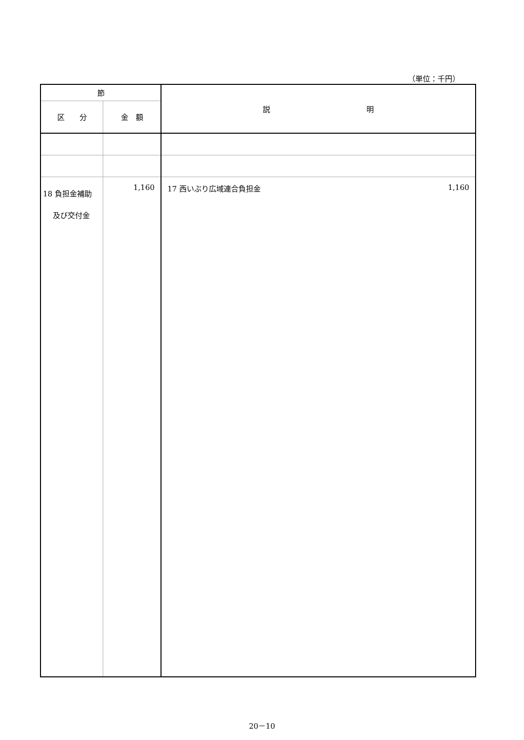（単位：千円）
| 節 | | 説 明 |
| --- | --- | --- |
| 区 分 | 金 額 | |
| 18 負担金補助 及び交付金 | 1,160 | 17 西いぶり広域連合負担金 1,160 |
20－10